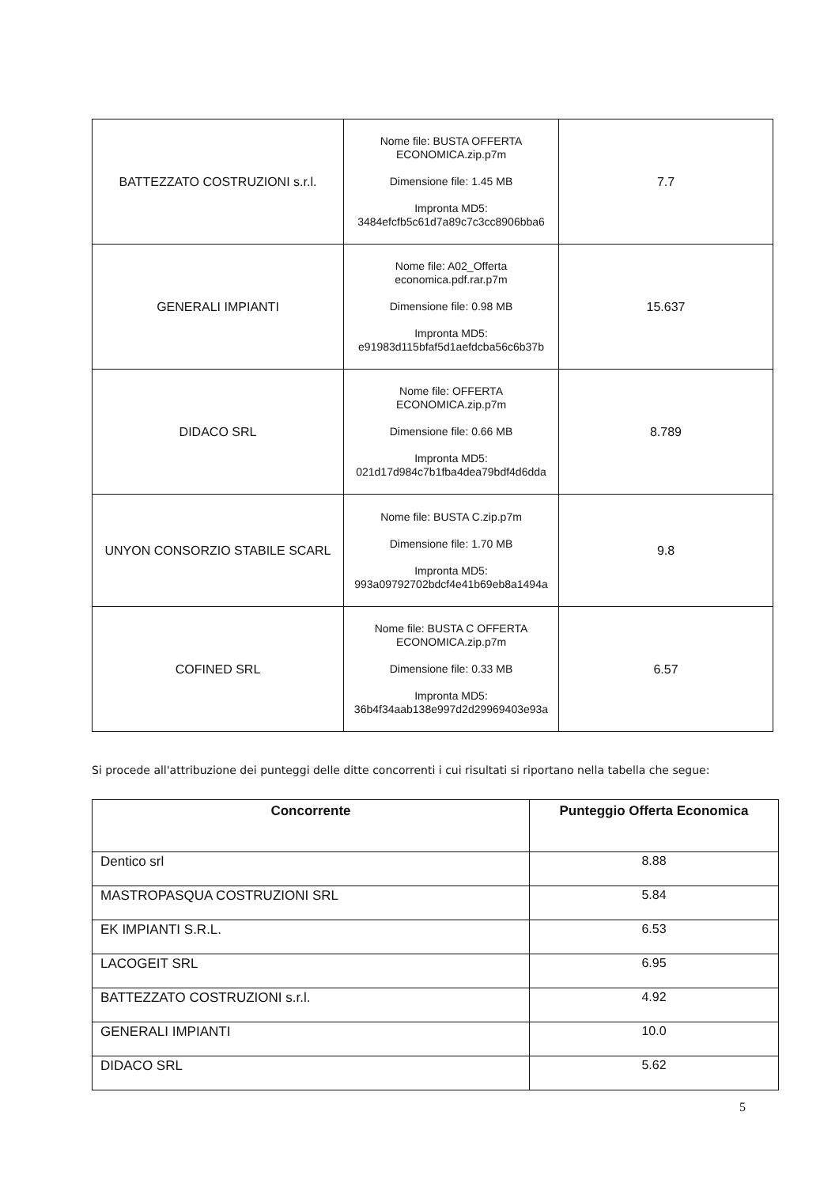| BATTEZZATO COSTRUZIONI s.r.l. | Nome file: BUSTA OFFERTA ECONOMICA.zip.p7m Dimensione file: 1.45 MB Impronta MD5: 3484efcfb5c61d7a89c7c3cc8906bba6 | 7.7 |
| GENERALI IMPIANTI | Nome file: A02_Offerta economica.pdf.rar.p7m Dimensione file: 0.98 MB Impronta MD5: e91983d115bfaf5d1aefdcba56c6b37b | 15.637 |
| DIDACO SRL | Nome file: OFFERTA ECONOMICA.zip.p7m Dimensione file: 0.66 MB Impronta MD5: 021d17d984c7b1fba4dea79bdf4d6dda | 8.789 |
| UNYON CONSORZIO STABILE SCARL | Nome file: BUSTA C.zip.p7m Dimensione file: 1.70 MB Impronta MD5: 993a09792702bdcf4e41b69eb8a1494a | 9.8 |
| COFINED SRL | Nome file: BUSTA C OFFERTA ECONOMICA.zip.p7m Dimensione file: 0.33 MB Impronta MD5: 36b4f34aab138e997d2d29969403e93a | 6.57 |
Si procede all'attribuzione dei punteggi delle ditte concorrenti i cui risultati si riportano nella tabella che segue:
| Concorrente | Punteggio Offerta Economica |
| --- | --- |
| Dentico srl | 8.88 |
| MASTROPASQUA COSTRUZIONI SRL | 5.84 |
| EK IMPIANTI S.R.L. | 6.53 |
| LACOGEIT SRL | 6.95 |
| BATTEZZATO COSTRUZIONI s.r.l. | 4.92 |
| GENERALI IMPIANTI | 10.0 |
| DIDACO SRL | 5.62 |
5